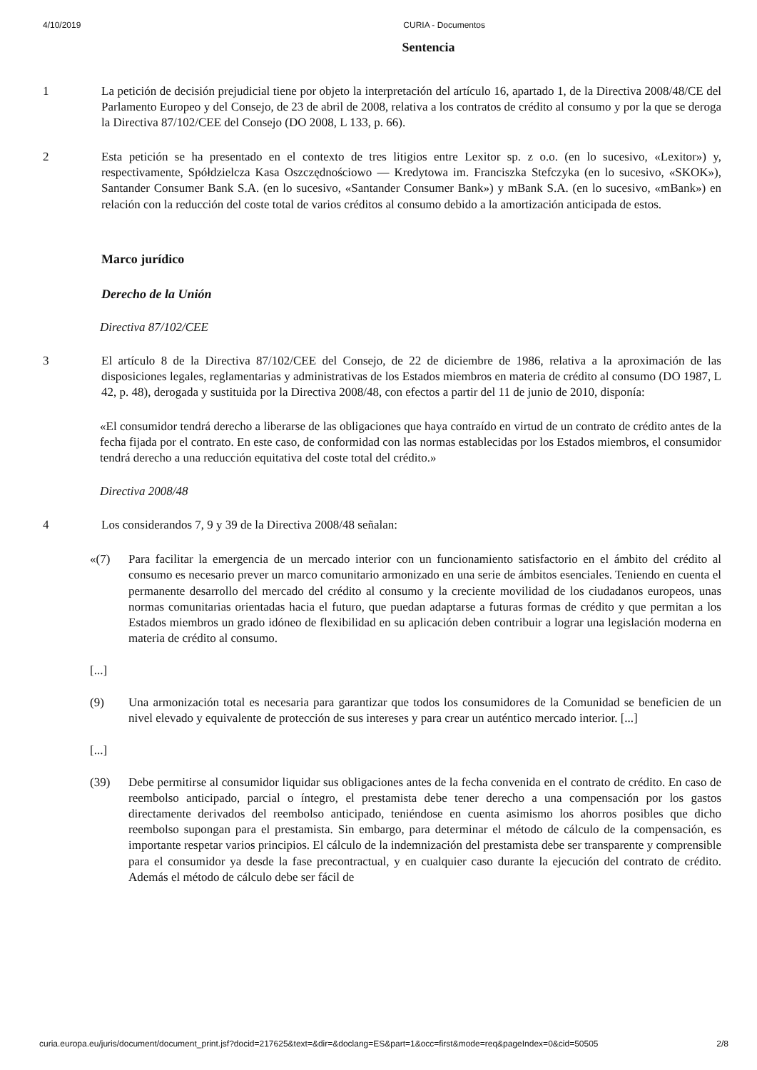4/10/2019 CURIA - Documentos
Sentencia
1 La petición de decisión prejudicial tiene por objeto la interpretación del artículo 16, apartado 1, de la Directiva 2008/48/CE del Parlamento Europeo y del Consejo, de 23 de abril de 2008, relativa a los contratos de crédito al consumo y por la que se deroga la Directiva 87/102/CEE del Consejo (DO 2008, L 133, p. 66).
2 Esta petición se ha presentado en el contexto de tres litigios entre Lexitor sp. z o.o. (en lo sucesivo, «Lexitor») y, respectivamente, Spółdzielcza Kasa Oszczędnościowo — Kredytowa im. Franciszka Stefczyka (en lo sucesivo, «SKOK»), Santander Consumer Bank S.A. (en lo sucesivo, «Santander Consumer Bank») y mBank S.A. (en lo sucesivo, «mBank») en relación con la reducción del coste total de varios créditos al consumo debido a la amortización anticipada de estos.
Marco jurídico
Derecho de la Unión
Directiva 87/102/CEE
3 El artículo 8 de la Directiva 87/102/CEE del Consejo, de 22 de diciembre de 1986, relativa a la aproximación de las disposiciones legales, reglamentarias y administrativas de los Estados miembros en materia de crédito al consumo (DO 1987, L 42, p. 48), derogada y sustituida por la Directiva 2008/48, con efectos a partir del 11 de junio de 2010, disponía:
«El consumidor tendrá derecho a liberarse de las obligaciones que haya contraído en virtud de un contrato de crédito antes de la fecha fijada por el contrato. En este caso, de conformidad con las normas establecidas por los Estados miembros, el consumidor tendrá derecho a una reducción equitativa del coste total del crédito.»
Directiva 2008/48
4 Los considerandos 7, 9 y 39 de la Directiva 2008/48 señalan:
«(7) Para facilitar la emergencia de un mercado interior con un funcionamiento satisfactorio en el ámbito del crédito al consumo es necesario prever un marco comunitario armonizado en una serie de ámbitos esenciales. Teniendo en cuenta el permanente desarrollo del mercado del crédito al consumo y la creciente movilidad de los ciudadanos europeos, unas normas comunitarias orientadas hacia el futuro, que puedan adaptarse a futuras formas de crédito y que permitan a los Estados miembros un grado idóneo de flexibilidad en su aplicación deben contribuir a lograr una legislación moderna en materia de crédito al consumo.
[...]
(9) Una armonización total es necesaria para garantizar que todos los consumidores de la Comunidad se beneficien de un nivel elevado y equivalente de protección de sus intereses y para crear un auténtico mercado interior. [...]
[...]
(39) Debe permitirse al consumidor liquidar sus obligaciones antes de la fecha convenida en el contrato de crédito. En caso de reembolso anticipado, parcial o íntegro, el prestamista debe tener derecho a una compensación por los gastos directamente derivados del reembolso anticipado, teniéndose en cuenta asimismo los ahorros posibles que dicho reembolso supongan para el prestamista. Sin embargo, para determinar el método de cálculo de la compensación, es importante respetar varios principios. El cálculo de la indemnización del prestamista debe ser transparente y comprensible para el consumidor ya desde la fase precontractual, y en cualquier caso durante la ejecución del contrato de crédito. Además el método de cálculo debe ser fácil de
curia.europa.eu/juris/document/document_print.jsf?docid=217625&text=&dir=&doclang=ES&part=1&occ=first&mode=req&pageIndex=0&cid=50505 2/8